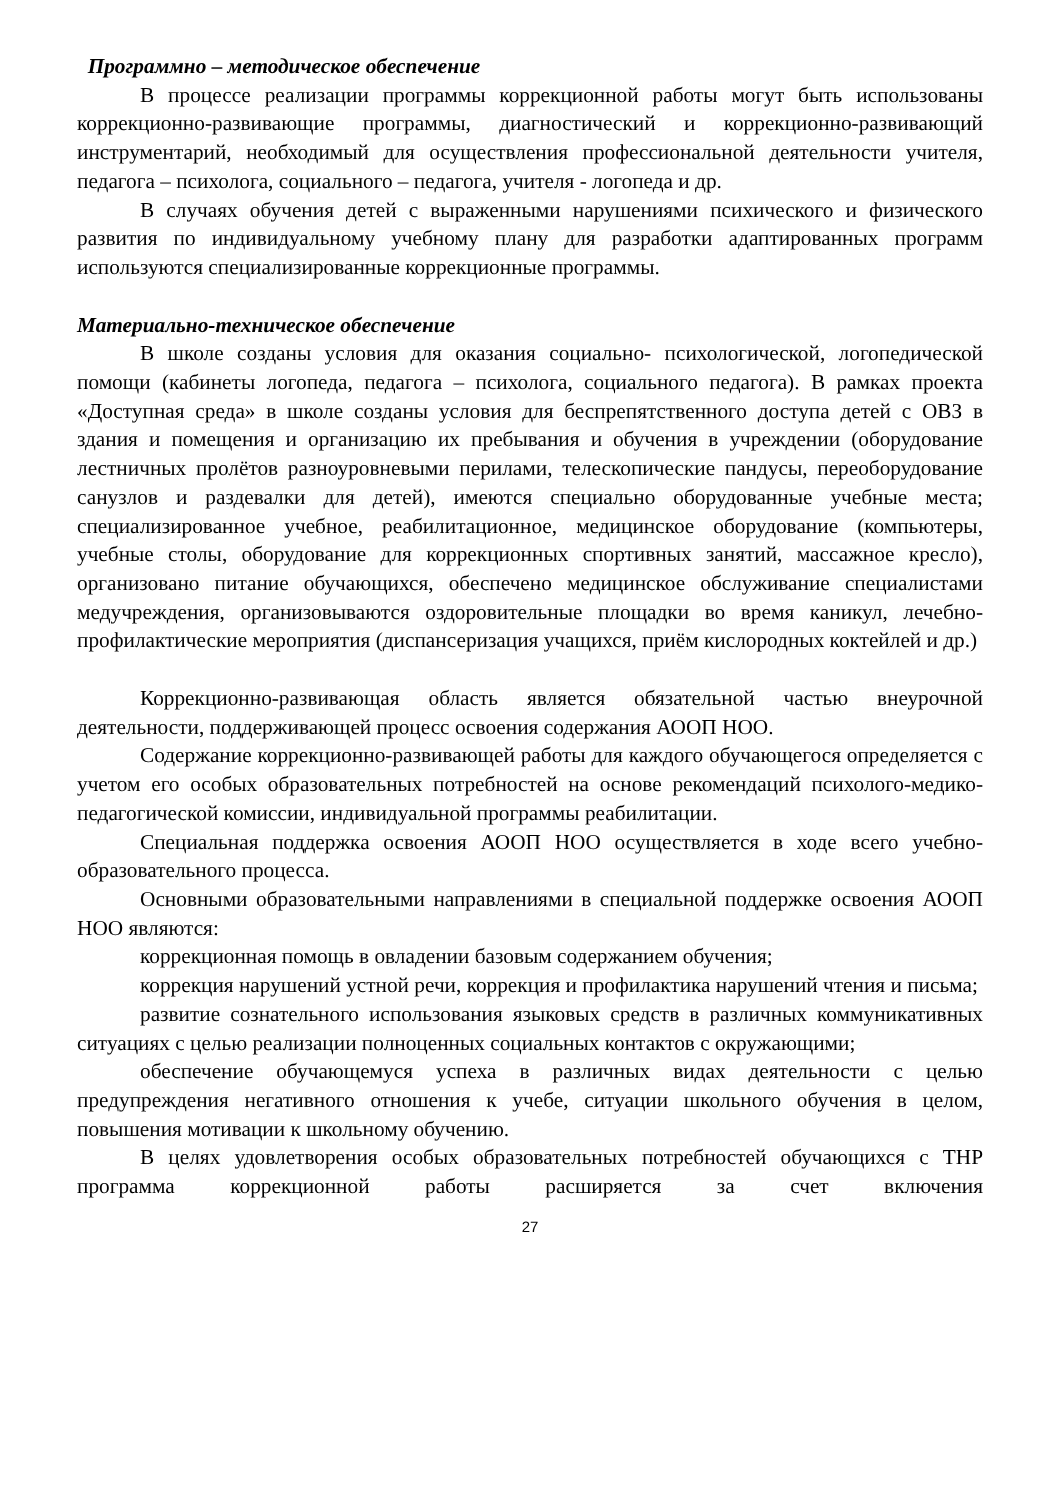Программно – методическое обеспечение
В процессе реализации программы коррекционной работы могут быть использованы коррекционно-развивающие программы, диагностический и коррекционно-развивающий инструментарий, необходимый для осуществления профессиональной деятельности учителя, педагога – психолога, социального – педагога, учителя - логопеда и др.
В случаях обучения детей с выраженными нарушениями психического и физического развития по индивидуальному учебному плану для разработки адаптированных программ используются специализированные коррекционные программы.
Материально-техническое обеспечение
В школе созданы условия для оказания социально- психологической, логопедической помощи (кабинеты логопеда, педагога – психолога, социального педагога). В рамках проекта «Доступная среда» в школе созданы условия для беспрепятственного доступа детей с ОВЗ в здания и помещения и организацию их пребывания и обучения в учреждении (оборудование лестничных пролётов разноуровневыми перилами, телескопические пандусы, переоборудование санузлов и раздевалки для детей), имеются специально оборудованные учебные места; специализированное учебное, реабилитационное, медицинское оборудование (компьютеры, учебные столы, оборудование для коррекционных спортивных занятий, массажное кресло), организовано питание обучающихся, обеспечено медицинское обслуживание специалистами медучреждения, организовываются оздоровительные площадки во время каникул, лечебно-профилактические мероприятия (диспансеризация учащихся, приём кислородных коктейлей и др.)
Коррекционно-развивающая область является обязательной частью внеурочной деятельности, поддерживающей процесс освоения содержания АООП НОО.
Содержание коррекционно-развивающей работы для каждого обучающегося определяется с учетом его особых образовательных потребностей на основе рекомендаций психолого-медико-педагогической комиссии, индивидуальной программы реабилитации.
Специальная поддержка освоения АООП НОО осуществляется в ходе всего учебно-образовательного процесса.
Основными образовательными направлениями в специальной поддержке освоения АООП НОО являются:
коррекционная помощь в овладении базовым содержанием обучения;
коррекция нарушений устной речи, коррекция и профилактика нарушений чтения и письма;
развитие сознательного использования языковых средств в различных коммуникативных ситуациях с целью реализации полноценных социальных контактов с окружающими;
обеспечение обучающемуся успеха в различных видах деятельности с целью предупреждения негативного отношения к учебе, ситуации школьного обучения в целом, повышения мотивации к школьному обучению.
В целях удовлетворения особых образовательных потребностей обучающихся с ТНР программа коррекционной работы расширяется за счет включения
27